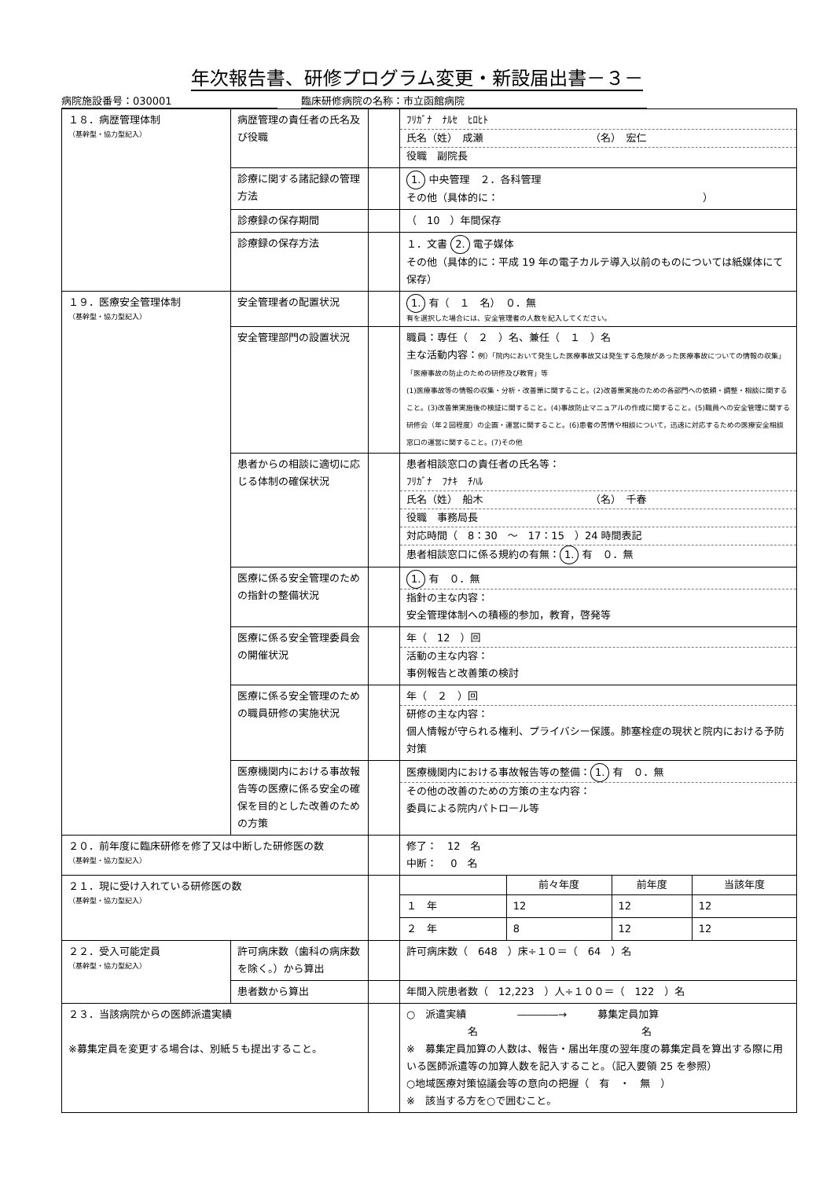年次報告書、研修プログラム変更・新設届出書－３－
病院施設番号：030001 臨床研修病院の名称：市立函館病院
| １８．病歴管理体制 （基幹型・協力型記入） | 病歴管理の責任者の氏名及び役職 | | ﾌﾘｶﾞﾅ ﾅﾙｾ ﾋﾛﾋﾄ 氏名（姓） 成瀬 （名） 宏仁 役職 副院長 |
| | 診療に関する諸記録の管理方法 | | 1. 中央管理 ２．各科管理 その他（具体的に： ） |
| | 診療録の保存期間 | | （ 10 ）年間保存 |
| | 診療録の保存方法 | | １．文書 2. 電子媒体 その他（具体的に：平成 19 年の電子カルテ導入以前のものについては紙媒体にて保存） |
| １９．医療安全管理体制 （基幹型・協力型記入） | 安全管理者の配置状況 | | 1. 有（ １ 名） ０．無 有を選択した場合には、安全管理者の人数を記入してください。 |
| | 安全管理部門の設置状況 | | 職員：専任（ ２ ）名、兼任（ １ ）名 主な活動内容： 例）「院内において発生した医療事故又は発生する危険があった医療事故についての情報の収集」「医療事故の防止のための研修及び教育」等 (1)医療事故等の情報の収集・分析・改善策に関すること。(2)改善策実施のための各部門への依頼・調整・相談に関すること。(3)改善策実施後の検証に関すること。(4)事故防止マニュアルの作成に関すること。(5)職員への安全管理に関する研修会（年２回程度）の企画・運営に関すること。(6)患者の苦情や相談について，迅速に対応するための医療安全相談窓口の運営に関すること。(7)その他 |
| | 患者からの相談に適切に応じる体制の確保状況 | | 患者相談窓口の責任者の氏名等： ﾌﾘｶﾞﾅ ﾌﾅｷ ﾁﾊﾙ 氏名（姓） 船木 （名） 千春 役職 事務局長 対応時間（ 8：30 ～ 17：15 ）24 時間表記 患者相談窓口に係る規約の有無： 1. 有 ０．無 |
| | 医療に係る安全管理のための指針の整備状況 | | 1. 有 ０．無 指針の主な内容： 安全管理体制への積極的参加，教育，啓発等 |
| | 医療に係る安全管理委員会の開催状況 | | 年（ 12 ）回 活動の主な内容： 事例報告と改善策の検討 |
| | 医療に係る安全管理のための職員研修の実施状況 | | 年（ ２ ）回 研修の主な内容： 個人情報が守られる権利、プライバシー保護。肺塞栓症の現状と院内における予防対策 |
| | 医療機関内における事故報告等の医療に係る安全の確保を目的とした改善のための方策 | | 医療機関内における事故報告等の整備： 1. 有 ０．無 その他の改善のための方策の主な内容： 委員による院内パトロール等 |
| ２０．前年度に臨床研修を修了又は中断した研修医の数 （基幹型・協力型記入） | | | 修了： 12 名 中断： 0 名 |
| ２１．現に受け入れている研修医の数 （基幹型・協力型記入） | | | / / 前々年度 / 前年度 / 当該年度 / / １ 年 / 12 / 12 / 12 / / ２ 年 / 8 / 12 / 12 / |
| ２２．受入可能定員 （基幹型・協力型記入） | 許可病床数（歯科の病床数を除く。）から算出 | | 許可病床数（ 648 ）床÷１０＝（ 64 ）名 |
| | 患者数から算出 | | 年間入院患者数（ 12,223 ）人÷１００＝（ 122 ）名 |
| ２３．当該病院からの医師派遣実績 ※募集定員を変更する場合は、別紙５も提出すること。 | | | ○ 派遣実績 ――――→ 募集定員加算 名 名 ※ 募集定員加算の人数は、報告・届出年度の翌年度の募集定員を算出する際に用いる医師派遣等の加算人数を記入すること。（記入要領 25 を参照） ○地域医療対策協議会等の意向の把握（ 有 ・ 無 ） ※ 該当する方を○で囲むこと。 |